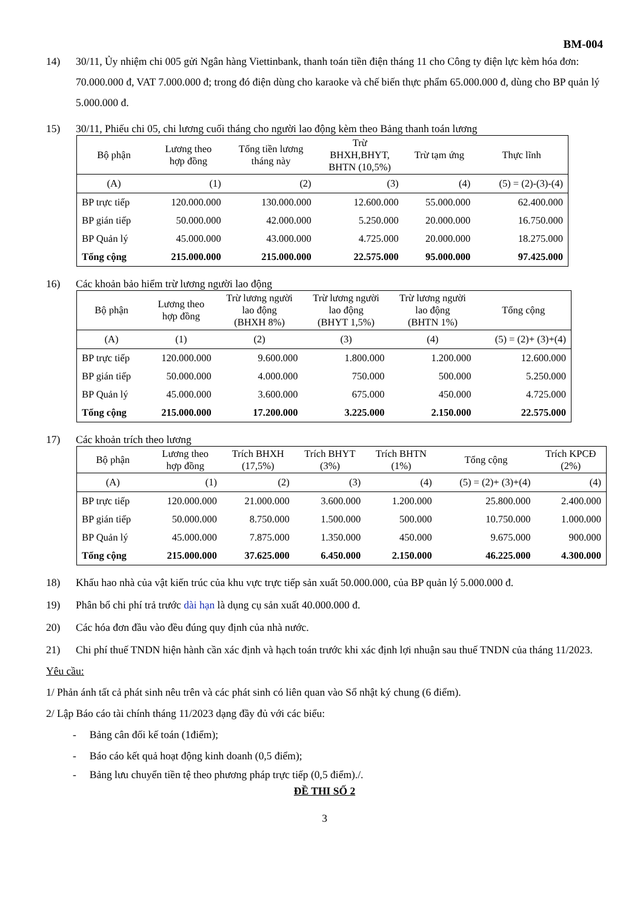BM-004
14) 30/11, Ủy nhiệm chi 005 gửi Ngân hàng Viettinbank, thanh toán tiền điện tháng 11 cho Công ty điện lực kèm hóa đơn: 70.000.000 đ, VAT 7.000.000 đ; trong đó điện dùng cho karaoke và chế biến thực phẩm 65.000.000 đ, dùng cho BP quản lý 5.000.000 đ.
15) 30/11, Phiếu chi 05, chi lương cuối tháng cho người lao động kèm theo Bảng thanh toán lương
| Bộ phận | Lương theo hợp đồng | Tổng tiền lương tháng này | Trừ BHXH,BHYT, BHTN (10,5%) | Trừ tạm ứng | Thực lĩnh |
| --- | --- | --- | --- | --- | --- |
| (A) | (1) | (2) | (3) | (4) | (5) = (2)-(3)-(4) |
| BP trực tiếp | 120.000.000 | 130.000.000 | 12.600.000 | 55.000.000 | 62.400.000 |
| BP gián tiếp | 50.000.000 | 42.000.000 | 5.250.000 | 20.000.000 | 16.750.000 |
| BP Quản lý | 45.000.000 | 43.000.000 | 4.725.000 | 20.000.000 | 18.275.000 |
| Tổng cộng | 215.000.000 | 215.000.000 | 22.575.000 | 95.000.000 | 97.425.000 |
16) Các khoản bảo hiểm trừ lương người lao động
| Bộ phận | Lương theo hợp đồng | Trừ lương người lao động (BHXH 8%) | Trừ lương người lao động (BHYT 1,5%) | Trừ lương người lao động (BHTN 1%) | Tổng cộng |
| --- | --- | --- | --- | --- | --- |
| (A) | (1) | (2) | (3) | (4) | (5) = (2)+ (3)+(4) |
| BP trực tiếp | 120.000.000 | 9.600.000 | 1.800.000 | 1.200.000 | 12.600.000 |
| BP gián tiếp | 50.000.000 | 4.000.000 | 750.000 | 500.000 | 5.250.000 |
| BP Quản lý | 45.000.000 | 3.600.000 | 675.000 | 450.000 | 4.725.000 |
| Tổng cộng | 215.000.000 | 17.200.000 | 3.225.000 | 2.150.000 | 22.575.000 |
17) Các khoản trích theo lương
| Bộ phận | Lương theo hợp đồng | Trích BHXH (17,5%) | Trích BHYT (3%) | Trích BHTN (1%) | Tổng cộng | Trích KPCĐ (2%) |
| --- | --- | --- | --- | --- | --- | --- |
| (A) | (1) | (2) | (3) | (4) | (5) = (2)+ (3)+(4) | (4) |
| BP trực tiếp | 120.000.000 | 21.000.000 | 3.600.000 | 1.200.000 | 25.800.000 | 2.400.000 |
| BP gián tiếp | 50.000.000 | 8.750.000 | 1.500.000 | 500.000 | 10.750.000 | 1.000.000 |
| BP Quản lý | 45.000.000 | 7.875.000 | 1.350.000 | 450.000 | 9.675.000 | 900.000 |
| Tổng cộng | 215.000.000 | 37.625.000 | 6.450.000 | 2.150.000 | 46.225.000 | 4.300.000 |
18) Khấu hao nhà của vật kiến trúc của khu vực trực tiếp sản xuất 50.000.000, của BP quản lý 5.000.000 đ.
19) Phân bổ chi phí trả trước dài hạn là dụng cụ sản xuất 40.000.000 đ.
20) Các hóa đơn đầu vào đều đúng quy định của nhà nước.
21) Chi phí thuế TNDN hiện hành cần xác định và hạch toán trước khi xác định lợi nhuận sau thuế TNDN của tháng 11/2023.
Yêu cầu:
1/ Phản ánh tất cả phát sinh nêu trên và các phát sinh có liên quan vào Sổ nhật ký chung (6 điểm).
2/ Lập Báo cáo tài chính tháng 11/2023 dạng đầy đủ với các biểu:
- Bảng cân đối kế toán (1điểm);
- Báo cáo kết quả hoạt động kinh doanh (0,5 điểm);
- Bảng lưu chuyển tiền tệ theo phương pháp trực tiếp (0,5 điểm)./.
ĐỀ THI SỐ 2
3